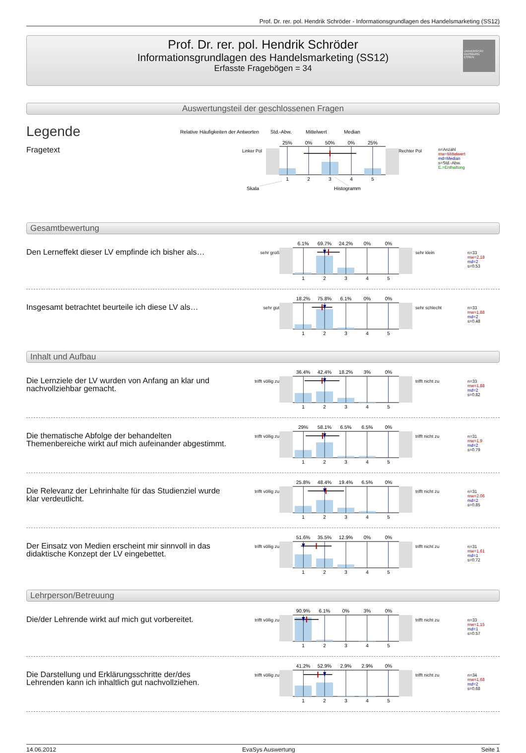Prof. Dr. rer. pol. Hendrik Schröder - Informationsgrundlagen des Handelsmarketing (SS12)
Prof. Dr. rer. pol. Hendrik Schröder
Informationsgrundlagen des Handelsmarketing (SS12)
Erfasste Fragebögen = 34
UNIVERSITÄT
DUISBURG
ESSEN
Auswertungsteil der geschlossenen Fragen
Legende
Fragetext
Relative Häufigkeiten der Antworten
Std.-Abw.
Mittelwert
Median
Linker Pol
Rechter Pol
25%
0%
50%
0%
25%
1
2
3
4
5
Skala
Histogramm
n=Anzahl
mw=Mittelwert
md=Median
s=Std.-Abw.
E.=Enthaltung
Gesamtbewertung
Den Lerneffekt dieser LV empfinde ich bisher als…
sehr groß
6.1%
69.7%
24.2%
0%
0%
1
2
3
4
5
sehr klein
n=33
mw=2.18
md=2
s=0.53
Insgesamt betrachtet beurteile ich diese LV als…
sehr gut
18.2%
75.8%
6.1%
0%
0%
1
2
3
4
5
sehr schlecht
n=33
mw=1.88
md=2
s=0.48
Inhalt und Aufbau
Die Lernziele der LV wurden von Anfang an klar und nachvollziehbar gemacht.
trifft völlig zu
36.4%
42.4%
18.2%
3%
0%
1
2
3
4
5
trifft nicht zu
n=33
mw=1.88
md=2
s=0.82
Die thematische Abfolge der behandelten Themenbereiche wirkt auf mich aufeinander abgestimmt.
trifft völlig zu
29%
58.1%
6.5%
6.5%
0%
1
2
3
4
5
trifft nicht zu
n=31
mw=1.9
md=2
s=0.79
Die Relevanz der Lehrinhalte für das Studienziel wurde klar verdeutlicht.
trifft völlig zu
25.8%
48.4%
19.4%
6.5%
0%
1
2
3
4
5
trifft nicht zu
n=31
mw=2.06
md=2
s=0.85
Der Einsatz von Medien erscheint mir sinnvoll in das didaktische Konzept der LV eingebettet.
trifft völlig zu
51.6%
35.5%
12.9%
0%
0%
1
2
3
4
5
trifft nicht zu
n=31
mw=1.61
md=1
s=0.72
Lehrperson/Betreuung
Die/der Lehrende wirkt auf mich gut vorbereitet.
trifft völlig zu
90.9%
6.1%
0%
3%
0%
1
2
3
4
5
trifft nicht zu
n=33
mw=1.15
md=1
s=0.57
Die Darstellung und Erklärungsschritte der/des Lehrenden kann ich inhaltlich gut nachvollziehen.
trifft völlig zu
41.2%
52.9%
2.9%
2.9%
0%
1
2
3
4
5
trifft nicht zu
n=34
mw=1.68
md=2
s=0.68
14.06.2012 EvaSys Auswertung Seite 1